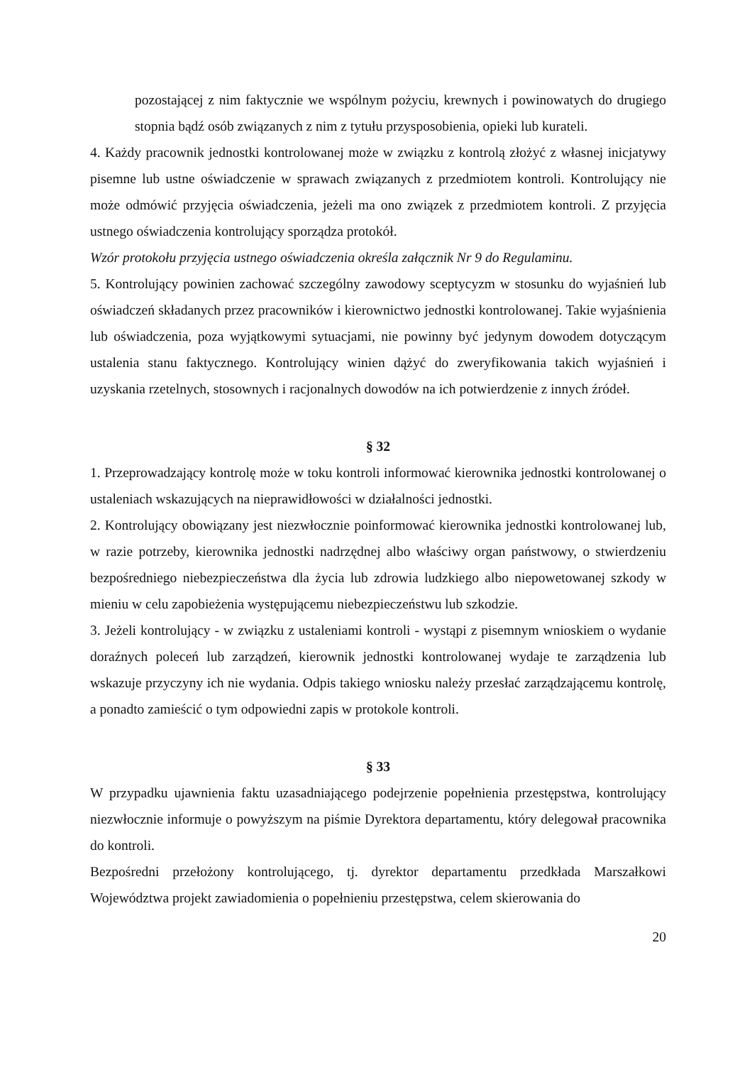pozostającej z nim faktycznie we wspólnym pożyciu, krewnych i powinowatych do drugiego stopnia bądź osób związanych z nim z tytułu przysposobienia, opieki lub kurateli.
4. Każdy pracownik jednostki kontrolowanej może w związku z kontrolą złożyć z własnej inicjatywy pisemne lub ustne oświadczenie w sprawach związanych z przedmiotem kontroli. Kontrolujący nie może odmówić przyjęcia oświadczenia, jeżeli ma ono związek z przedmiotem kontroli. Z przyjęcia ustnego oświadczenia kontrolujący sporządza protokół.
Wzór protokołu przyjęcia ustnego oświadczenia określa załącznik Nr 9 do Regulaminu.
5. Kontrolujący powinien zachować szczególny zawodowy sceptycyzm w stosunku do wyjaśnień lub oświadczeń składanych przez pracowników i kierownictwo jednostki kontrolowanej. Takie wyjaśnienia lub oświadczenia, poza wyjątkowymi sytuacjami, nie powinny być jedynym dowodem dotyczącym ustalenia stanu faktycznego. Kontrolujący winien dążyć do zweryfikowania takich wyjaśnień i uzyskania rzetelnych, stosownych i racjonalnych dowodów na ich potwierdzenie z innych źródeł.
§ 32
1. Przeprowadzający kontrolę może w toku kontroli informować kierownika jednostki kontrolowanej o ustaleniach wskazujących na nieprawidłowości w działalności jednostki.
2. Kontrolujący obowiązany jest niezwłocznie poinformować kierownika jednostki kontrolowanej lub, w razie potrzeby, kierownika jednostki nadrzędnej albo właściwy organ państwowy, o stwierdzeniu bezpośredniego niebezpieczeństwa dla życia lub zdrowia ludzkiego albo niepowetowanej szkody w mieniu w celu zapobieżenia występującemu niebezpieczeństwu lub szkodzie.
3. Jeżeli kontrolujący - w związku z ustaleniami kontroli - wystąpi z pisemnym wnioskiem o wydanie doraźnych poleceń lub zarządzeń, kierownik jednostki kontrolowanej wydaje te zarządzenia lub wskazuje przyczyny ich nie wydania. Odpis takiego wniosku należy przesłać zarządzającemu kontrolę, a ponadto zamieścić o tym odpowiedni zapis w protokole kontroli.
§ 33
W przypadku ujawnienia faktu uzasadniającego podejrzenie popełnienia przestępstwa, kontrolujący niezwłocznie informuje o powyższym na piśmie Dyrektora departamentu, który delegował pracownika do kontroli.
Bezpośredni przełożony kontrolującego, tj. dyrektor departamentu przedkłada Marszałkowi Województwa projekt zawiadomienia o popełnieniu przestępstwa, celem skierowania do
20